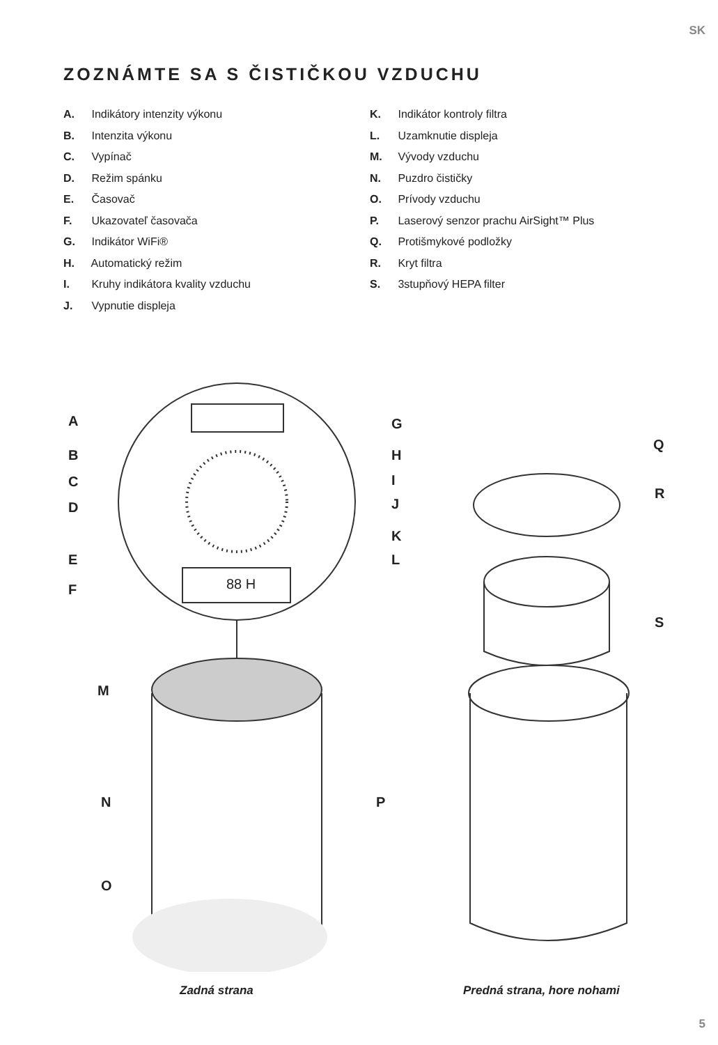SK
ZOZNÁMTE SA S ČISTIČKOU VZDUCHU
A. Indikátory intenzity výkonu
B. Intenzita výkonu
C. Vypínač
D. Režim spánku
E. Časovač
F. Ukazovateľ časovača
G. Indikátor WiFi®
H. Automatický režim
I. Kruhy indikátora kvality vzduchu
J. Vypnutie displeja
K. Indikátor kontroly filtra
L. Uzamknutie displeja
M. Vývody vzduchu
N. Puzdro čističky
O. Prívody vzduchu
P. Laserový senzor prachu AirSight™ Plus
Q. Protišmykové podložky
R. Kryt filtra
S. 3stupňový HEPA filter
A
B
C
D
E
F
G
H
I
J
K
L
88 H
M
N
O
P
Q
R
S
Zadná strana Predná strana, hore nohami
5